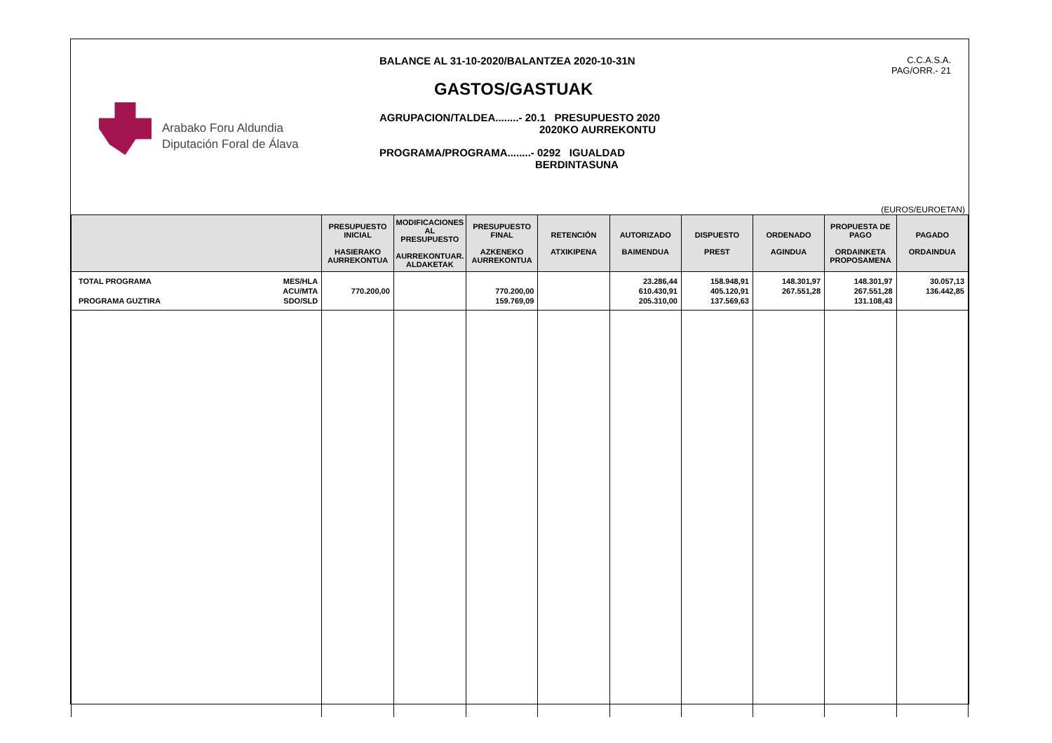Arabako Foru Aldundia
Diputación Foral de Álava
BALANCE AL 31-10-2020/BALANTZEA 2020-10-31N
GASTOS/GASTUAK
AGRUPACION/TALDEA........- 20.1 PRESUPUESTO 2020
2020KO AURREKONTU
PROGRAMA/PROGRAMA........- 0292 IGUALDAD
BERDINTASUNA
C.C.A.S.A.
PAG/ORR.- 21
(EUROS/EUROETAN)
| | PRESUPUESTO INICIAL HASIERAKO AURREKONTUA | MODIFICACIONES AL PRESUPUESTO AURREKONTUAR. ALDAKETAK | PRESUPUESTO FINAL AZKENEKO AURREKONTUA | RETENCIÓN ATXIKIPENA | AUTORIZADO BAIMENDUA | DISPUESTO PREST | ORDENADO AGINDUA | PROPUESTA DE PAGO ORDAINKETA PROPOSAMENA | PAGADO ORDAINDUA |
| --- | --- | --- | --- | --- | --- | --- | --- | --- | --- |
| TOTAL PROGRAMA PROGRAMA GUZTIRA MES/HLA ACU/MTA SDO/SLD | 770.200,00 | | 770.200,00 159.769,09 | | 23.286,44 610.430,91 205.310,00 | 158.948,91 405.120,91 137.569,63 | 148.301,97 267.551,28 | 148.301,97 267.551,28 131.108,43 | 30.057,13 136.442,85 |